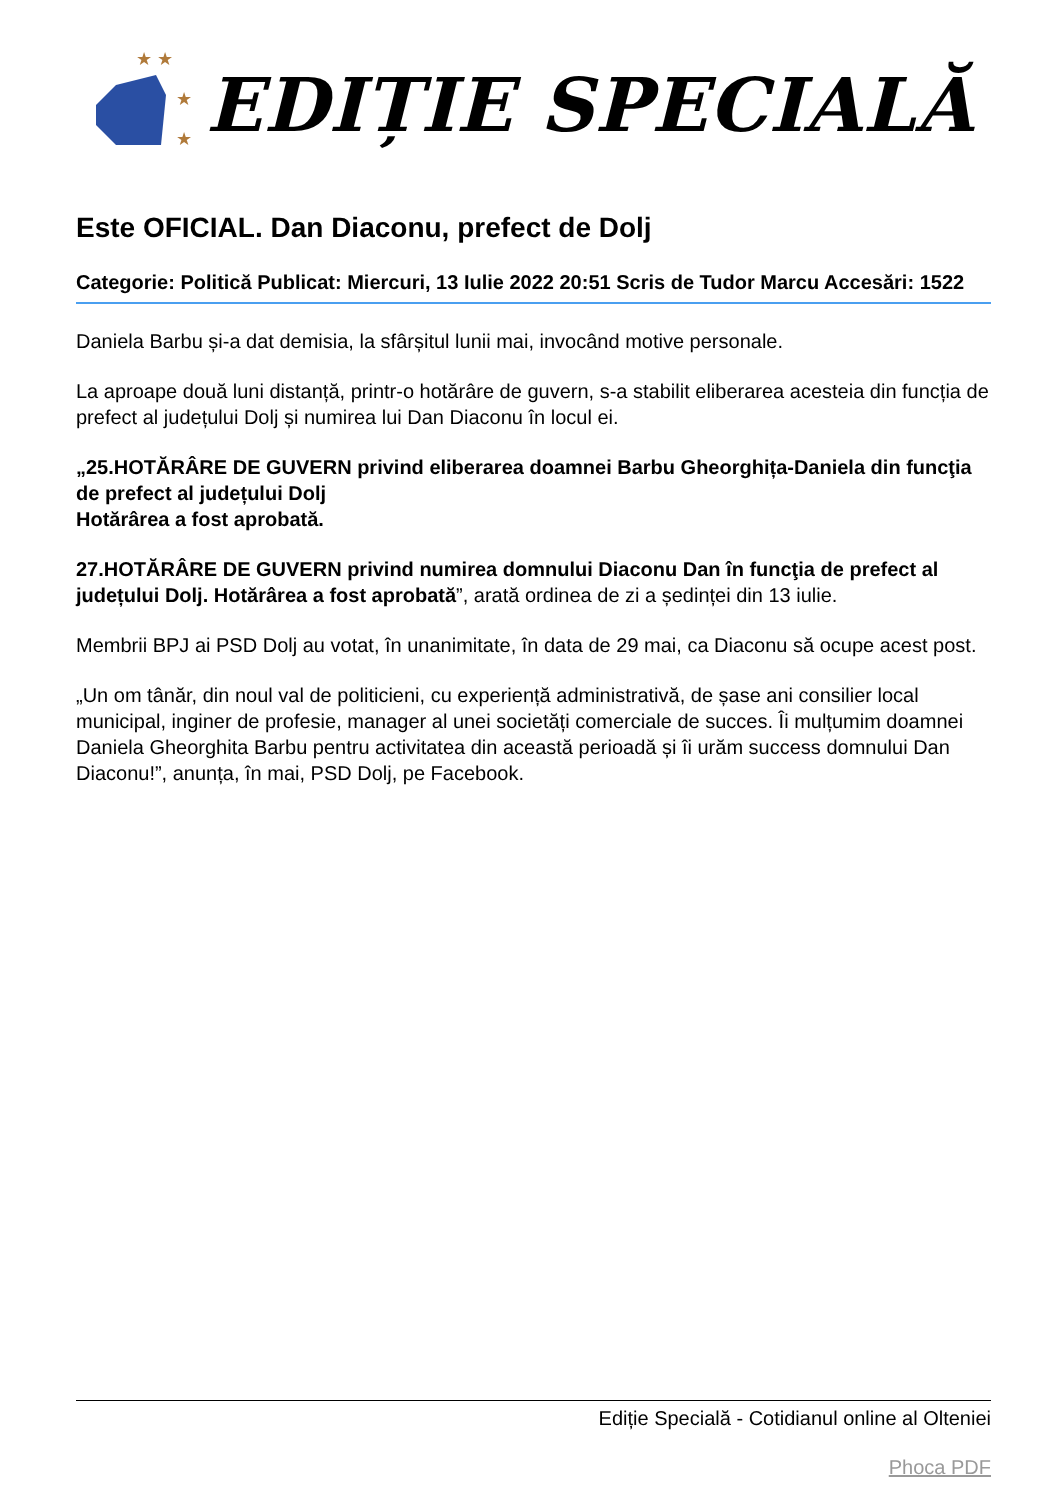★ ★
★
★
EDIȚIE SPECIALĂ
Este OFICIAL. Dan Diaconu, prefect de Dolj
Categorie: Politică Publicat: Miercuri, 13 Iulie 2022 20:51 Scris de Tudor Marcu Accesări: 1522
Daniela Barbu și-a dat demisia, la sfârșitul lunii mai, invocând motive personale.
La aproape două luni distanță, printr-o hotărâre de guvern, s-a stabilit eliberarea acesteia din funcția de prefect al județului Dolj și numirea lui Dan Diaconu în locul ei.
„25.HOTĂRÂRE DE GUVERN privind eliberarea doamnei Barbu Gheorghița-Daniela din funcţia de prefect al județului Dolj
Hotărârea a fost aprobată.
27.HOTĂRÂRE DE GUVERN privind numirea domnului Diaconu Dan în funcţia de prefect al județului Dolj. Hotărârea a fost aprobată”, arată ordinea de zi a ședinței din 13 iulie.
Membrii BPJ ai PSD Dolj au votat, în unanimitate, în data de 29 mai, ca Diaconu să ocupe acest post.
„Un om tânăr, din noul val de politicieni, cu experiență administrativă, de șase ani consilier local municipal, inginer de profesie, manager al unei societăți comerciale de succes. Îi mulțumim doamnei Daniela Gheorghita Barbu pentru activitatea din această perioadă și îi urăm success domnului Dan Diaconu!”, anunța, în mai, PSD Dolj, pe Facebook.
Ediție Specială - Cotidianul online al Olteniei
Phoca PDF